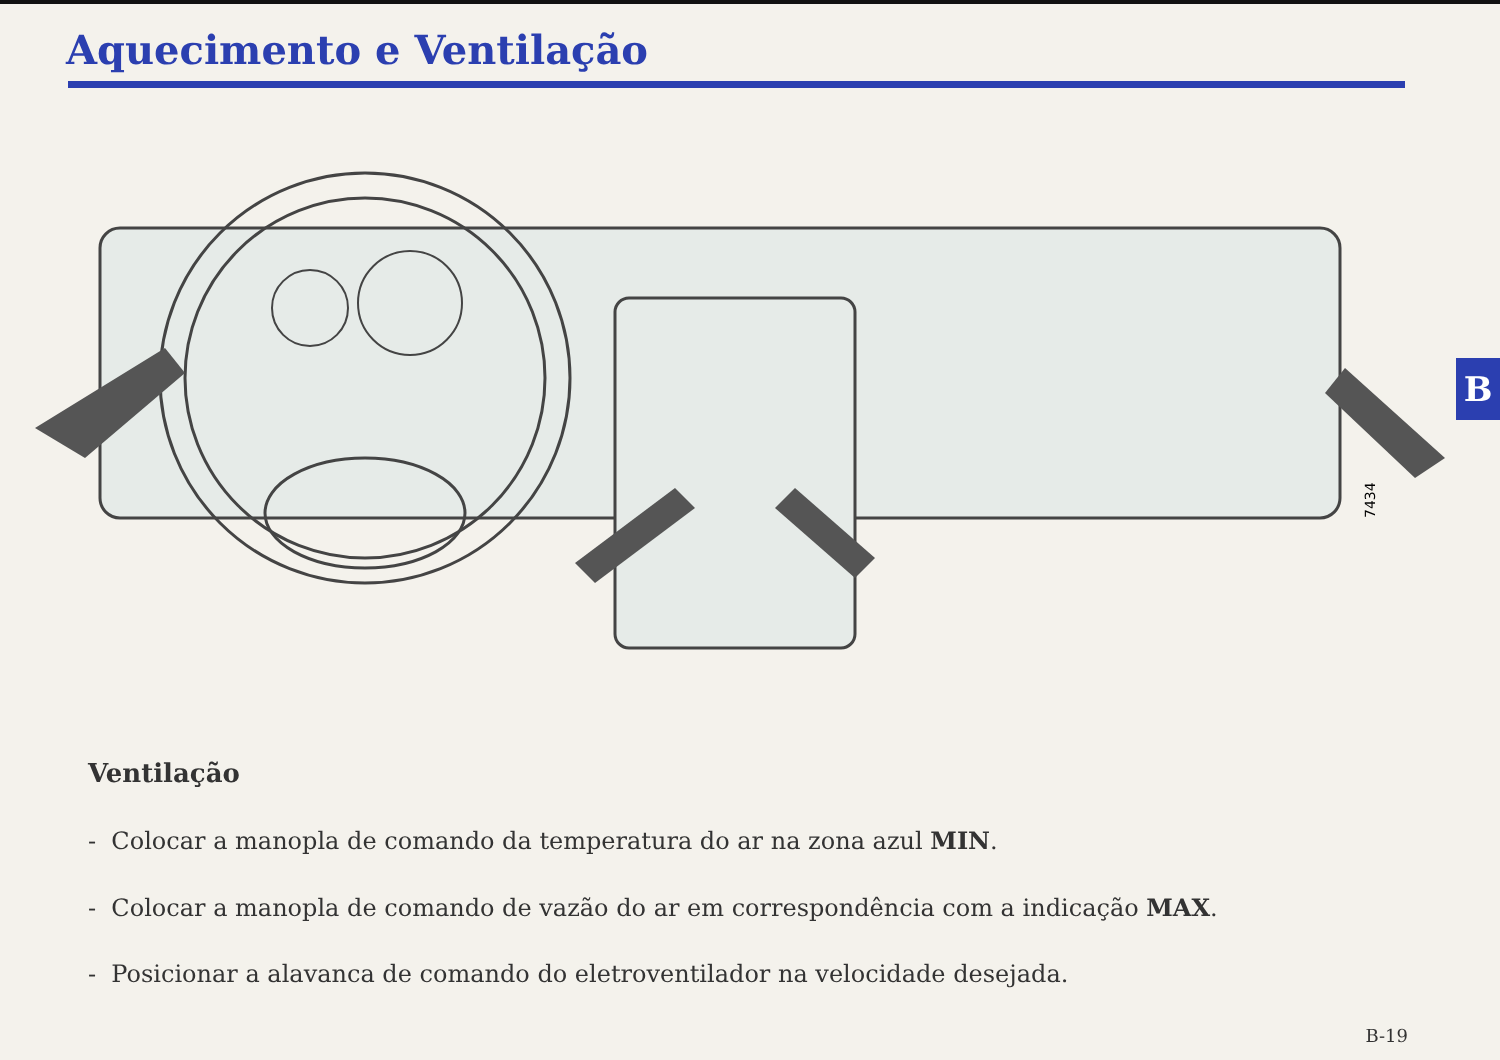Aquecimento e Ventilação
7434
B
Ventilação
- Colocar a manopla de comando da temperatura do ar na zona azul MIN.
- Colocar a manopla de comando de vazão do ar em correspondência com a indicação MAX.
- Posicionar a alavanca de comando do eletroventilador na velocidade desejada.
B-19